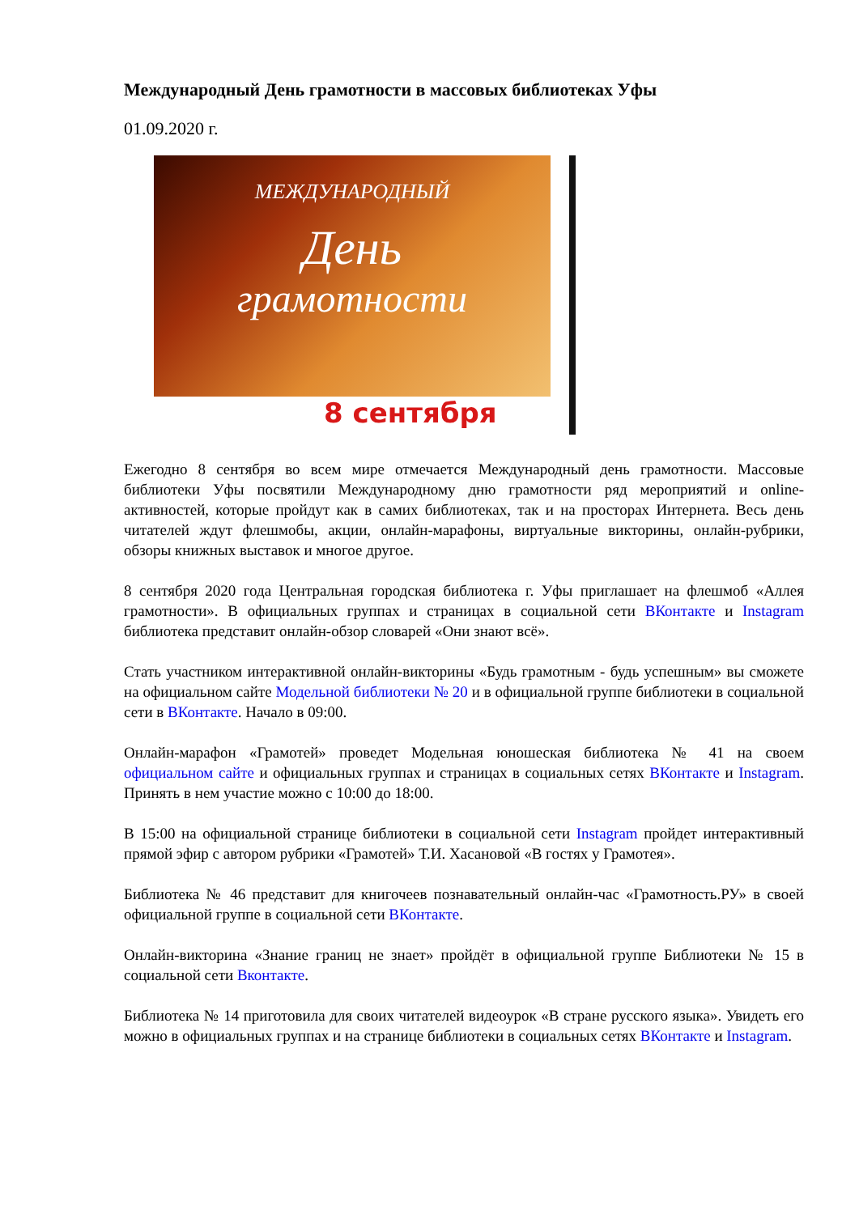Международный День грамотности в массовых библиотеках Уфы
01.09.2020 г.
МЕЖДУНАРОДНЫЙ
День
грамотности
8 сентября
Ежегодно 8 сентября во всем мире отмечается Международный день грамотности. Массовые библиотеки Уфы посвятили Международному дню грамотности ряд мероприятий и online-активностей, которые пройдут как в самих библиотеках, так и на просторах Интернета. Весь день читателей ждут флешмобы, акции, онлайн-марафоны, виртуальные викторины, онлайн-рубрики, обзоры книжных выставок и многое другое.
8 сентября 2020 года Центральная городская библиотека г. Уфы приглашает на флешмоб «Аллея грамотности». В официальных группах и страницах в социальной сети ВКонтакте и Instagram библиотека представит онлайн-обзор словарей «Они знают всё».
Стать участником интерактивной онлайн-викторины «Будь грамотным - будь успешным» вы сможете на официальном сайте Модельной библиотеки № 20 и в официальной группе библиотеки в социальной сети в ВКонтакте. Начало в 09:00.
Онлайн-марафон «Грамотей» проведет Модельная юношеская библиотека № 41 на своем официальном сайте и официальных группах и страницах в социальных сетях ВКонтакте и Instagram. Принять в нем участие можно с 10:00 до 18:00.
В 15:00 на официальной странице библиотеки в социальной сети Instagram пройдет интерактивный прямой эфир с автором рубрики «Грамотей» Т.И. Хасановой «В гостях у Грамотея».
Библиотека № 46 представит для книгочеев познавательный онлайн-час «Грамотность.РУ» в своей официальной группе в социальной сети ВКонтакте.
Онлайн-викторина «Знание границ не знает» пройдёт в официальной группе Библиотеки № 15 в социальной сети Вконтакте.
Библиотека № 14 приготовила для своих читателей видеоурок «В стране русского языка». Увидеть его можно в официальных группах и на странице библиотеки в социальных сетях ВКонтакте и Instagram.